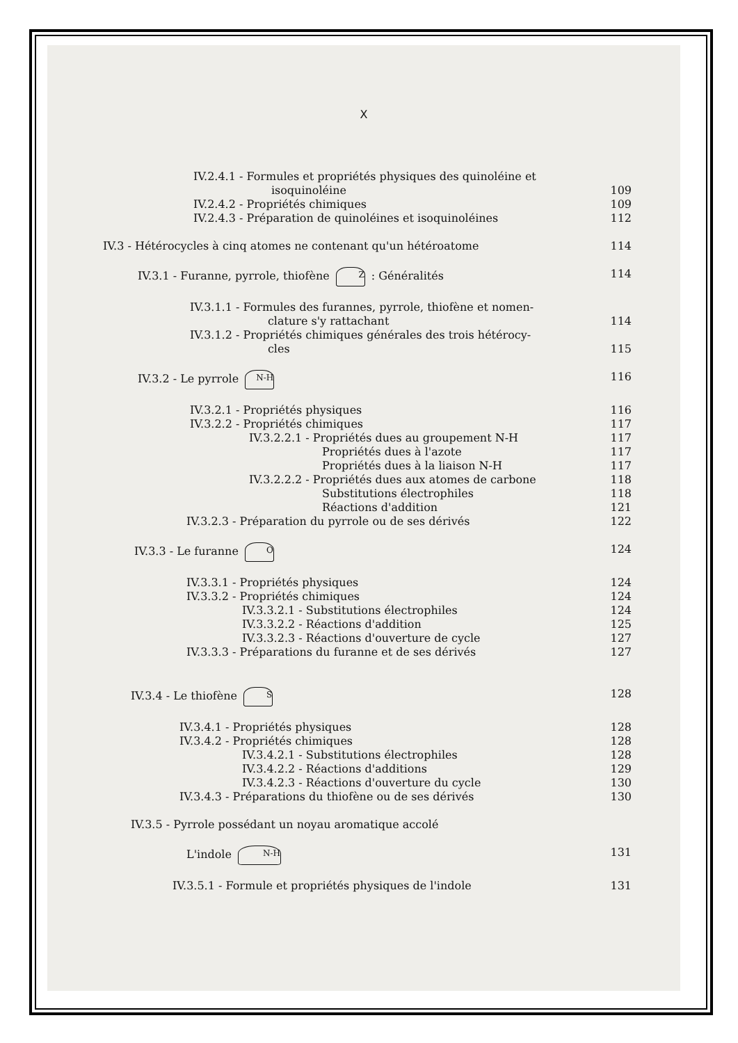X
IV.2.4.1 - Formules et propriétés physiques des quinoléine et
isoquinoléine
109
IV.2.4.2 - Propriétés chimiques 109
IV.2.4.3 - Préparation de quinoléines et isoquinoléines 112
IV.3 - Hétérocycles à cinq atomes ne contenant qu'un hétéroatome 114
IV.3.1 - Furanne, pyrrole, thiofène Z : Généralités 114
IV.3.1.1 - Formules des furannes, pyrrole, thiofène et nomen-
clature s'y rattachant
114
IV.3.1.2 - Propriétés chimiques générales des trois hétérocy-
cles
115
IV.3.2 - Le pyrrole N-H 116
IV.3.2.1 - Propriétés physiques 116
IV.3.2.2 - Propriétés chimiques 117
IV.3.2.2.1 - Propriétés dues au groupement N-H 117
Propriétés dues à l'azote 117
Propriétés dues à la liaison N-H 117
IV.3.2.2.2 - Propriétés dues aux atomes de carbone 118
Substitutions électrophiles 118
Réactions d'addition 121
IV.3.2.3 - Préparation du pyrrole ou de ses dérivés 122
IV.3.3 - Le furanne O 124
IV.3.3.1 - Propriétés physiques 124
IV.3.3.2 - Propriétés chimiques 124
IV.3.3.2.1 - Substitutions électrophiles 124
IV.3.3.2.2 - Réactions d'addition 125
IV.3.3.2.3 - Réactions d'ouverture de cycle 127
IV.3.3.3 - Préparations du furanne et de ses dérivés 127
IV.3.4 - Le thiofène S 128
IV.3.4.1 - Propriétés physiques 128
IV.3.4.2 - Propriétés chimiques 128
IV.3.4.2.1 - Substitutions électrophiles 128
IV.3.4.2.2 - Réactions d'additions 129
IV.3.4.2.3 - Réactions d'ouverture du cycle 130
IV.3.4.3 - Préparations du thiofène ou de ses dérivés 130
IV.3.5 - Pyrrole possédant un noyau aromatique accolé
L'indole N-H 131
IV.3.5.1 - Formule et propriétés physiques de l'indole 131